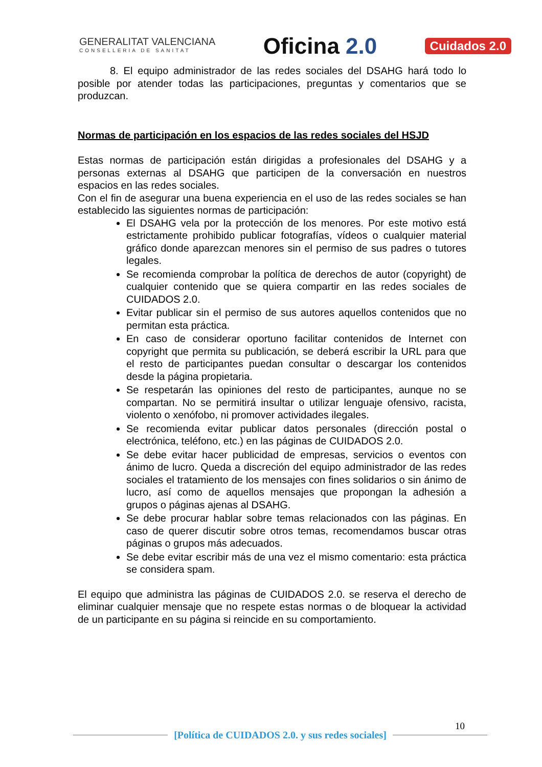GENERALITAT VALENCIANA
CONSELLERIA DE SANITAT
Oficina 2.0
Cuidados 2.0
8. El equipo administrador de las redes sociales del DSAHG hará todo lo posible por atender todas las participaciones, preguntas y comentarios que se produzcan.
Normas de participación en los espacios de las redes sociales del HSJD
Estas normas de participación están dirigidas a profesionales del DSAHG y a personas externas al DSAHG que participen de la conversación en nuestros espacios en las redes sociales.
Con el fin de asegurar una buena experiencia en el uso de las redes sociales se han establecido las siguientes normas de participación:
El DSAHG vela por la protección de los menores. Por este motivo está estrictamente prohibido publicar fotografías, vídeos o cualquier material gráfico donde aparezcan menores sin el permiso de sus padres o tutores legales.
Se recomienda comprobar la política de derechos de autor (copyright) de cualquier contenido que se quiera compartir en las redes sociales de CUIDADOS 2.0.
Evitar publicar sin el permiso de sus autores aquellos contenidos que no permitan esta práctica.
En caso de considerar oportuno facilitar contenidos de Internet con copyright que permita su publicación, se deberá escribir la URL para que el resto de participantes puedan consultar o descargar los contenidos desde la página propietaria.
Se respetarán las opiniones del resto de participantes, aunque no se compartan. No se permitirá insultar o utilizar lenguaje ofensivo, racista, violento o xenófobo, ni promover actividades ilegales.
Se recomienda evitar publicar datos personales (dirección postal o electrónica, teléfono, etc.) en las páginas de CUIDADOS 2.0.
Se debe evitar hacer publicidad de empresas, servicios o eventos con ánimo de lucro. Queda a discreción del equipo administrador de las redes sociales el tratamiento de los mensajes con fines solidarios o sin ánimo de lucro, así como de aquellos mensajes que propongan la adhesión a grupos o páginas ajenas al DSAHG.
Se debe procurar hablar sobre temas relacionados con las páginas. En caso de querer discutir sobre otros temas, recomendamos buscar otras páginas o grupos más adecuados.
Se debe evitar escribir más de una vez el mismo comentario: esta práctica se considera spam.
El equipo que administra las páginas de CUIDADOS 2.0. se reserva el derecho de eliminar cualquier mensaje que no respete estas normas o de bloquear la actividad de un participante en su página si reincide en su comportamiento.
10
[Política de CUIDADOS 2.0. y sus redes sociales]